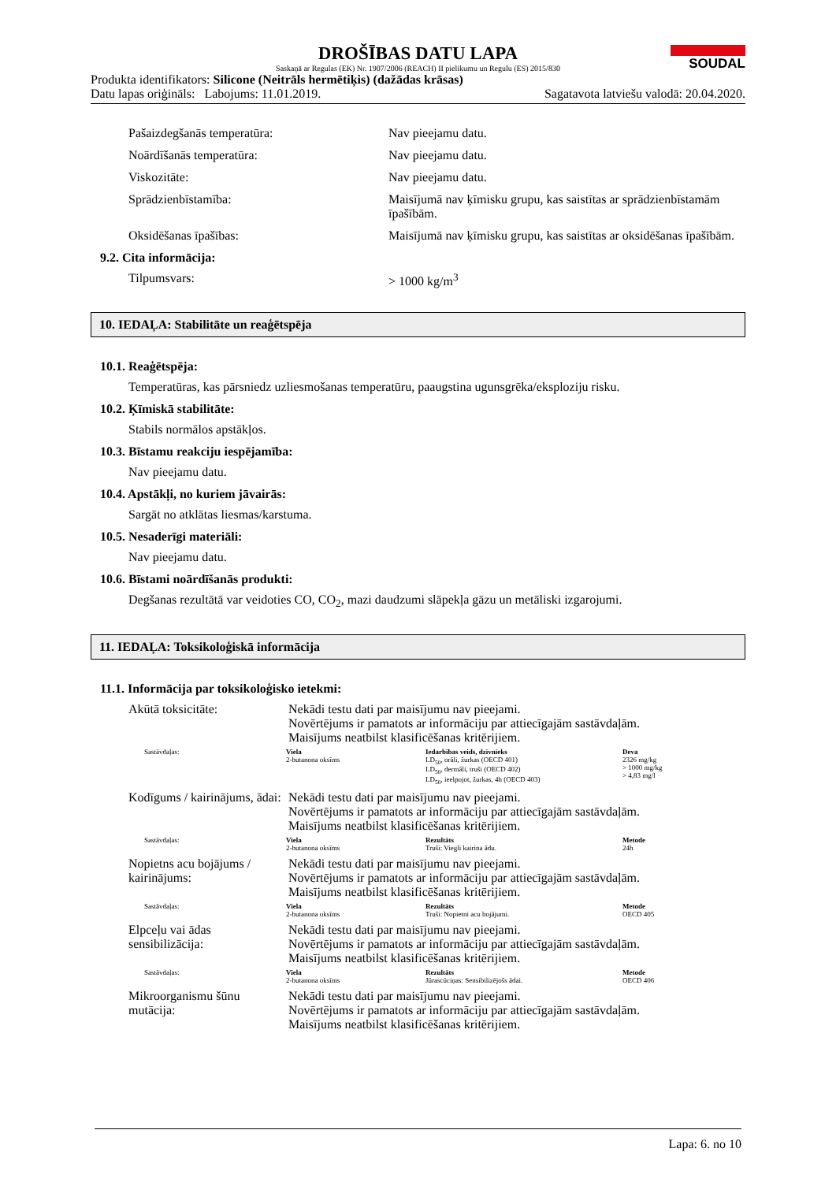DROŠĪBAS DATU LAPA
Saskaņā ar Regulas (EK) Nr. 1907/2006 (REACH) II pielikumu un Regulu (ES) 2015/830
SOUDAL
Produkta identifikators: Silicone (Neitrāls hermētiķis) (dažādas krāsas)
Datu lapas oriģināls: Labojums: 11.01.2019. Sagatavota latviešu valodā: 20.04.2020.
Pašaizdegšanās temperatūra: Nav pieejamu datu.
Noārdīšanās temperatūra: Nav pieejamu datu.
Viskozitāte: Nav pieejamu datu.
Sprādzienbīstamība: Maisījumā nav ķīmisku grupu, kas saistītas ar sprādzienbīstamām īpašībām.
Oksidēšanas īpašības: Maisījumā nav ķīmisku grupu, kas saistītas ar oksidēšanas īpašībām.
9.2. Cita informācija:
Tilpumsvars: > 1000 kg/m<sup>3</sup>
10. IEDAĻA: Stabilitāte un reaģētspēja
10.1. Reaģētspēja:
Temperatūras, kas pārsniedz uzliesmošanas temperatūru, paaugstina ugunsgrēka/eksploziju risku.
10.2. Ķīmiskā stabilitāte:
Stabils normālos apstākļos.
10.3. Bīstamu reakciju iespējamība:
Nav pieejamu datu.
10.4. Apstākļi, no kuriem jāvairās:
Sargāt no atklātas liesmas/karstuma.
10.5. Nesaderīgi materiāli:
Nav pieejamu datu.
10.6. Bīstami noārdīšanās produkti:
Degšanas rezultātā var veidoties CO, CO<sub>2</sub>, mazi daudzumi slāpekļa gāzu un metāliski izgarojumi.
11. IEDAĻA: Toksikoloģiskā informācija
11.1. Informācija par toksikoloģisko ietekmi:
Akūtā toksicitāte: Nekādi testu dati par maisījumu nav pieejami.
Novērtējums ir pamatots ar informāciju par attiecīgajām sastāvdaļām.
Maisījums neatbilst klasificēšanas kritērijiem.
| Sastāvdaļas: | Viela | Iedarbības veids, dzīvnieks | Deva |
| | 2-butanona oksīms | LD<sub>50</sub>, orāli, žurkas (OECD 401) LD<sub>50</sub>, dermāli, truši (OECD 402) LD<sub>50</sub>, ieelpojot, žurkas, 4h (OECD 403) | 2326 mg/kg > 1000 mg/kg > 4,83 mg/l |
Kodīgums / kairinājums, ādai:
Nekādi testu dati par maisījumu nav pieejami.
Novērtējums ir pamatots ar informāciju par attiecīgajām sastāvdaļām.
Maisījums neatbilst klasificēšanas kritērijiem.
| Sastāvdaļas: | Viela | Rezultāts | Metode |
| | 2-butanona oksīms | Truši: Viegli kairina ādu. | 24h |
Nopietns acu bojājums / kairinājums:
Nekādi testu dati par maisījumu nav pieejami.
Novērtējums ir pamatots ar informāciju par attiecīgajām sastāvdaļām.
Maisījums neatbilst klasificēšanas kritērijiem.
| Sastāvdaļas: | Viela | Rezultāts | Metode |
| | 2-butanona oksīms | Truši: Nopietni acu bojājumi. | OECD 405 |
Elpceļu vai ādas sensibilizācija:
Nekādi testu dati par maisījumu nav pieejami.
Novērtējums ir pamatots ar informāciju par attiecīgajām sastāvdaļām.
Maisījums neatbilst klasificēšanas kritērijiem.
| Sastāvdaļas: | Viela | Rezultāts | Metode |
| | 2-butanona oksīms | Jūrascūciņas: Sensibilizējošs ādai. | OECD 406 |
Mikroorganismu šūnu mutācija:
Nekādi testu dati par maisījumu nav pieejami.
Novērtējums ir pamatots ar informāciju par attiecīgajām sastāvdaļām.
Maisījums neatbilst klasificēšanas kritērijiem.
Lapa: 6. no 10